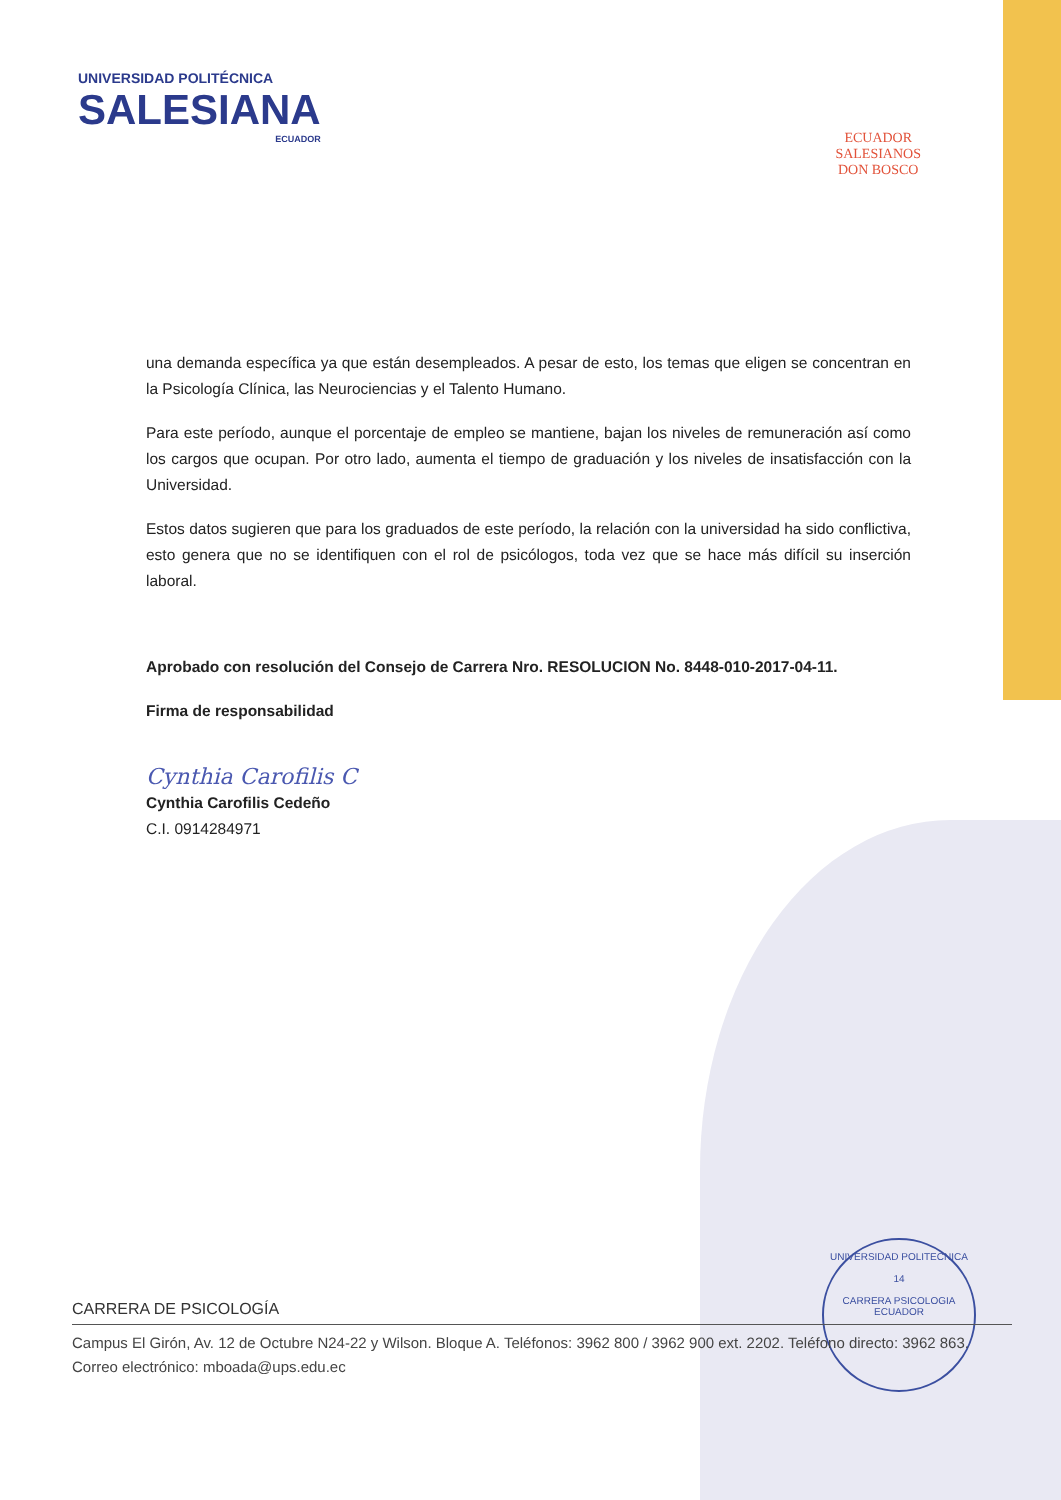UNIVERSIDAD POLITÉCNICA
SALESIANA
ECUADOR
ECUADOR
SALESIANOS
DON BOSCO
una demanda específica ya que están desempleados. A pesar de esto, los temas que eligen se concentran en la Psicología Clínica, las Neurociencias y el Talento Humano.
Para este período, aunque el porcentaje de empleo se mantiene, bajan los niveles de remuneración así como los cargos que ocupan. Por otro lado, aumenta el tiempo de graduación y los niveles de insatisfacción con la Universidad.
Estos datos sugieren que para los graduados de este período, la relación con la universidad ha sido conflictiva, esto genera que no se identifiquen con el rol de psicólogos, toda vez que se hace más difícil su inserción laboral.
Aprobado con resolución del Consejo de Carrera Nro. RESOLUCION No. 8448-010-2017-04-11.
Firma de responsabilidad
Cynthia Carofilis C
Cynthia Carofilis Cedeño
C.I. 0914284971
UNIVERSIDAD POLITECNICA
14
CARRERA PSICOLOGIA
ECUADOR
CARRERA DE PSICOLOGÍA
Campus El Girón, Av. 12 de Octubre N24-22 y Wilson. Bloque A. Teléfonos: 3962 800 / 3962 900 ext. 2202. Teléfono directo: 3962 863. Correo electrónico: mboada@ups.edu.ec